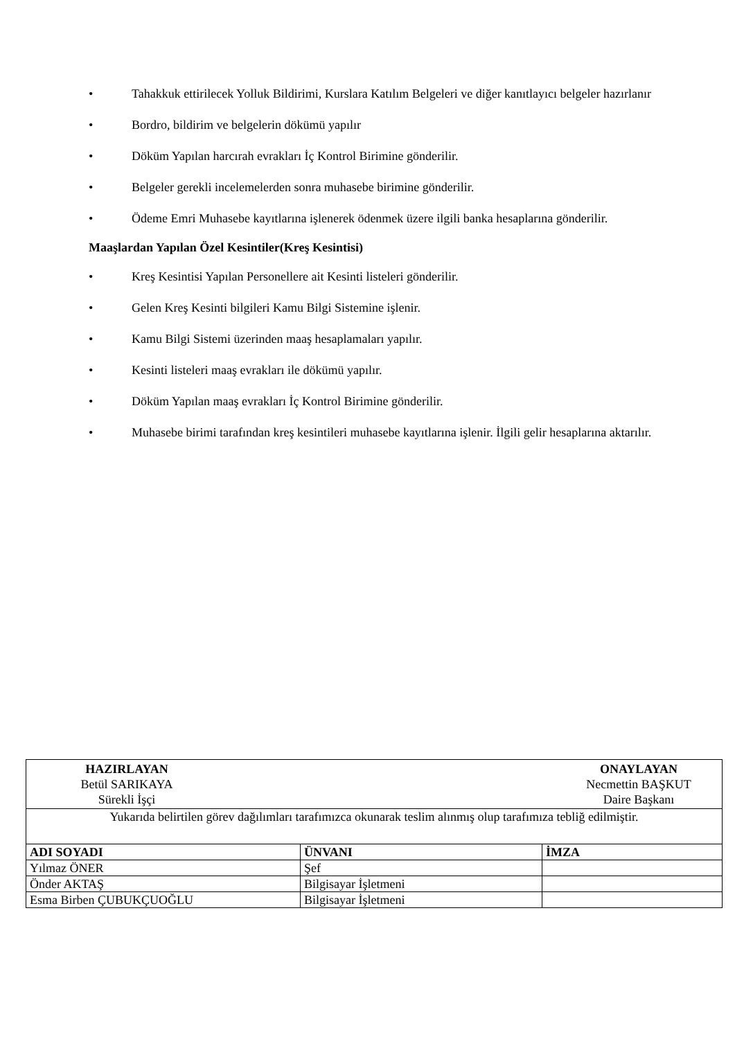• Tahakkuk ettirilecek Yolluk Bildirimi, Kurslara Katılım Belgeleri ve diğer kanıtlayıcı belgeler hazırlanır
• Bordro, bildirim ve belgelerin dökümü yapılır
• Döküm Yapılan harcırah evrakları İç Kontrol Birimine gönderilir.
• Belgeler gerekli incelemelerden sonra muhasebe birimine gönderilir.
• Ödeme Emri Muhasebe kayıtlarına işlenerek ödenmek üzere ilgili banka hesaplarına gönderilir.
Maaşlardan Yapılan Özel Kesintiler(Kreş Kesintisi)
• Kreş Kesintisi Yapılan Personellere ait Kesinti listeleri gönderilir.
• Gelen Kreş Kesinti bilgileri Kamu Bilgi Sistemine işlenir.
• Kamu Bilgi Sistemi üzerinden maaş hesaplamaları yapılır.
• Kesinti listeleri maaş evrakları ile dökümü yapılır.
• Döküm Yapılan maaş evrakları İç Kontrol Birimine gönderilir.
• Muhasebe birimi tarafından kreş kesintileri muhasebe kayıtlarına işlenir. İlgili gelir hesaplarına aktarılır.
| HAZIRLAYAN Betül SARIKAYA Sürekli İşçi ONAYLAYAN Necmettin BAŞKUT Daire Başkanı | | |
| Yukarıda belirtilen görev dağılımları tarafımızca okunarak teslim alınmış olup tarafımıza tebliğ edilmiştir. | | |
| ADI SOYADI | ÜNVANI | İMZA |
| Yılmaz ÖNER | Şef | |
| Önder AKTAŞ | Bilgisayar İşletmeni | |
| Esma Birben ÇUBUKÇUOĞLU | Bilgisayar İşletmeni | |